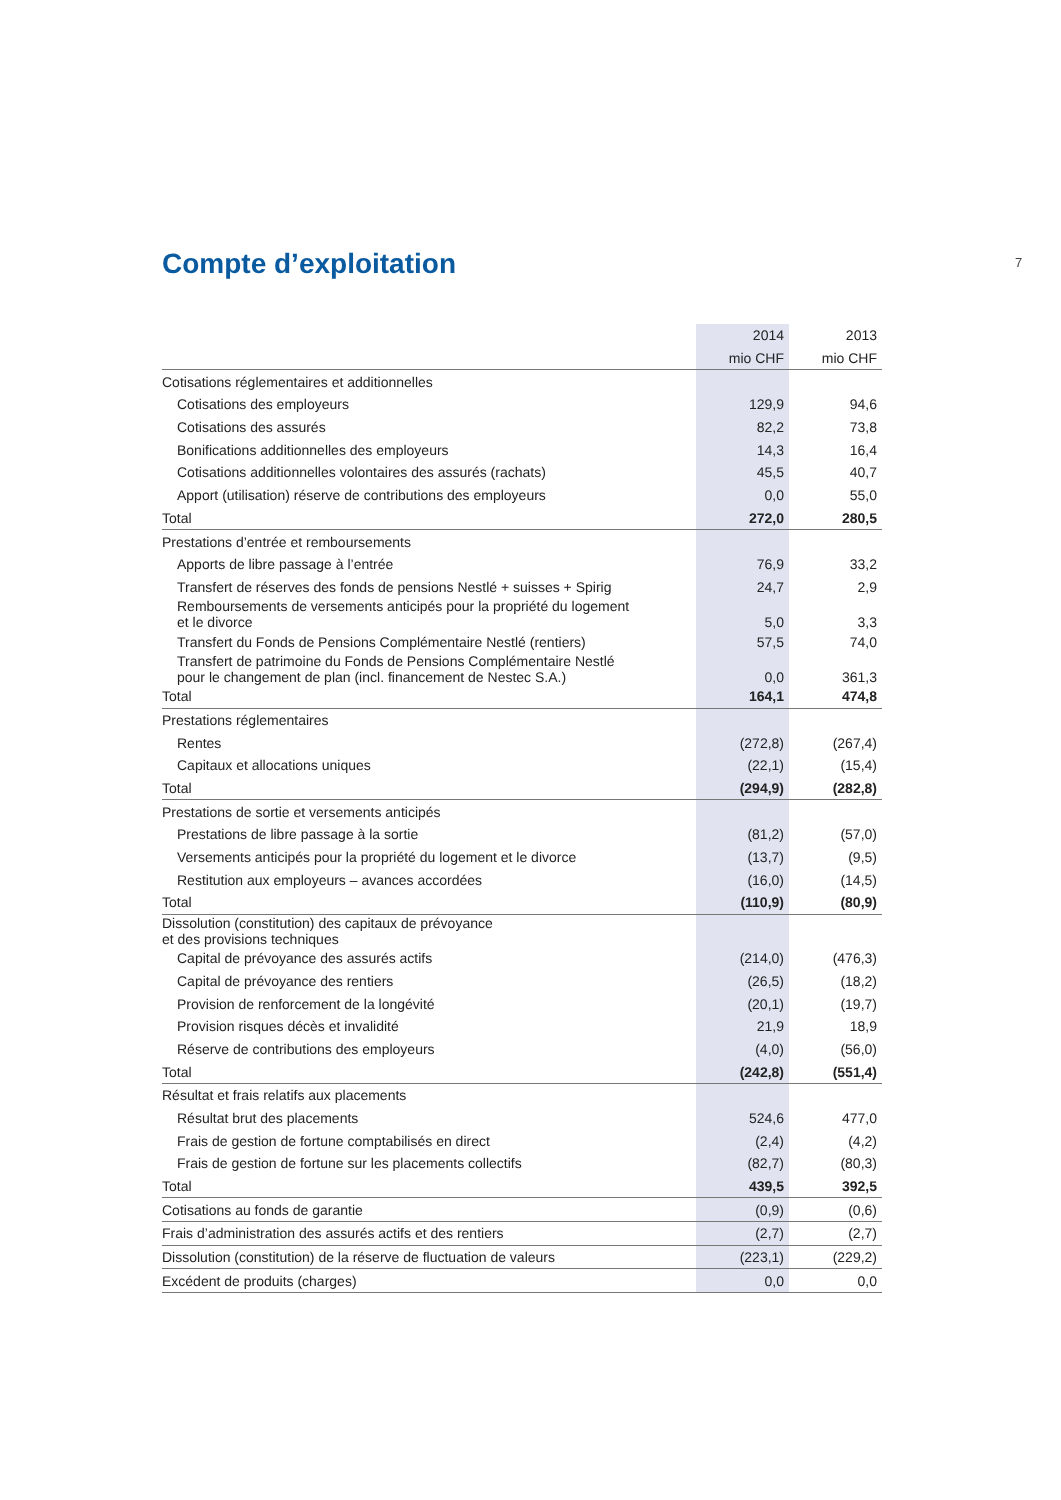7
Compte d’exploitation
| | 2014 | 2013 |
| --- | --- | --- |
| | mio CHF | mio CHF |
| Cotisations réglementaires et additionnelles | | |
| Cotisations des employeurs | 129,9 | 94,6 |
| Cotisations des assurés | 82,2 | 73,8 |
| Bonifications additionnelles des employeurs | 14,3 | 16,4 |
| Cotisations additionnelles volontaires des assurés (rachats) | 45,5 | 40,7 |
| Apport (utilisation) réserve de contributions des employeurs | 0,0 | 55,0 |
| Total | 272,0 | 280,5 |
| Prestations d’entrée et remboursements | | |
| Apports de libre passage à l’entrée | 76,9 | 33,2 |
| Transfert de réserves des fonds de pensions Nestlé + suisses + Spirig | 24,7 | 2,9 |
| Remboursements de versements anticipés pour la propriété du logement et le divorce | 5,0 | 3,3 |
| Transfert du Fonds de Pensions Complémentaire Nestlé (rentiers) | 57,5 | 74,0 |
| Transfert de patrimoine du Fonds de Pensions Complémentaire Nestlé pour le changement de plan (incl. financement de Nestec S.A.) | 0,0 | 361,3 |
| Total | 164,1 | 474,8 |
| Prestations réglementaires | | |
| Rentes | (272,8) | (267,4) |
| Capitaux et allocations uniques | (22,1) | (15,4) |
| Total | (294,9) | (282,8) |
| Prestations de sortie et versements anticipés | | |
| Prestations de libre passage à la sortie | (81,2) | (57,0) |
| Versements anticipés pour la propriété du logement et le divorce | (13,7) | (9,5) |
| Restitution aux employeurs – avances accordées | (16,0) | (14,5) |
| Total | (110,9) | (80,9) |
| Dissolution (constitution) des capitaux de prévoyance et des provisions techniques | | |
| Capital de prévoyance des assurés actifs | (214,0) | (476,3) |
| Capital de prévoyance des rentiers | (26,5) | (18,2) |
| Provision de renforcement de la longévité | (20,1) | (19,7) |
| Provision risques décès et invalidité | 21,9 | 18,9 |
| Réserve de contributions des employeurs | (4,0) | (56,0) |
| Total | (242,8) | (551,4) |
| Résultat et frais relatifs aux placements | | |
| Résultat brut des placements | 524,6 | 477,0 |
| Frais de gestion de fortune comptabilisés en direct | (2,4) | (4,2) |
| Frais de gestion de fortune sur les placements collectifs | (82,7) | (80,3) |
| Total | 439,5 | 392,5 |
| Cotisations au fonds de garantie | (0,9) | (0,6) |
| Frais d’administration des assurés actifs et des rentiers | (2,7) | (2,7) |
| Dissolution (constitution) de la réserve de fluctuation de valeurs | (223,1) | (229,2) |
| Excédent de produits (charges) | 0,0 | 0,0 |